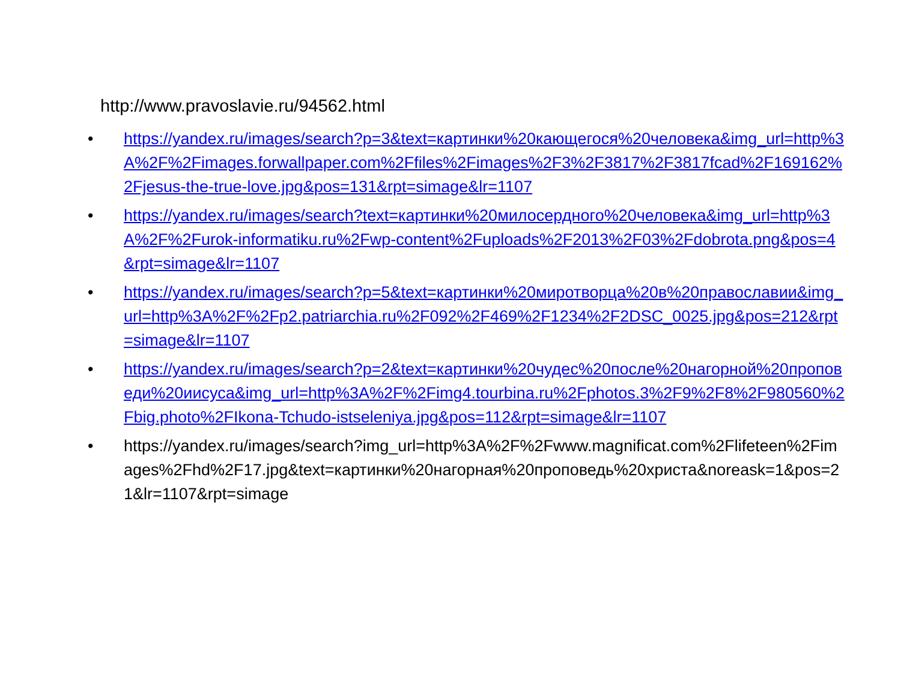http://www.pravoslavie.ru/94562.html
• https://yandex.ru/images/search?p=3&text=картинки%20кающегося%20человека&img_url=http%3A%2F%2Fimages.forwallpaper.com%2Ffiles%2Fimages%2F3%2F3817%2F3817fcad%2F169162%2Fjesus-the-true-love.jpg&pos=131&rpt=simage&lr=1107
• https://yandex.ru/images/search?text=картинки%20милосердного%20человека&img_url=http%3A%2F%2Furok-informatiku.ru%2Fwp-content%2Fuploads%2F2013%2F03%2Fdobrota.png&pos=4&rpt=simage&lr=1107
• https://yandex.ru/images/search?p=5&text=картинки%20миротворца%20в%20православии&img_url=http%3A%2F%2Fp2.patriarchia.ru%2F092%2F469%2F1234%2F2DSC_0025.jpg&pos=212&rpt=simage&lr=1107
• https://yandex.ru/images/search?p=2&text=картинки%20чудес%20после%20нагорной%20проповеди%20иисуса&img_url=http%3A%2F%2Fimg4.tourbina.ru%2Fphotos.3%2F9%2F8%2F980560%2Fbig.photo%2FIkona-Tchudo-istseleniya.jpg&pos=112&rpt=simage&lr=1107
• https://yandex.ru/images/search?img_url=http%3A%2F%2Fwww.magnificat.com%2Flifeteen%2Fimages%2Fhd%2F17.jpg&text=картинки%20нагорная%20проповедь%20христа&noreask=1&pos=21&lr=1107&rpt=simage